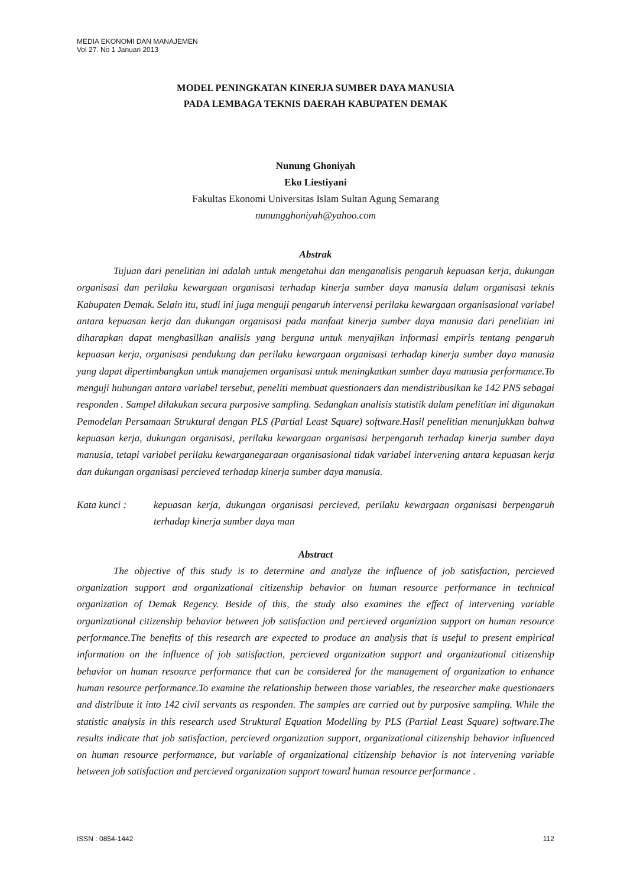MEDIA EKONOMI DAN MANAJEMEN
Vol 27. No 1 Januari 2013
MODEL PENINGKATAN KINERJA SUMBER DAYA MANUSIA
PADA LEMBAGA TEKNIS DAERAH KABUPATEN DEMAK
Nunung Ghoniyah
Eko Liestiyani
Fakultas Ekonomi Universitas Islam Sultan Agung Semarang
nunungghoniyah@yahoo.com
Abstrak
Tujuan dari penelitian ini adalah untuk mengetahui dan menganalisis pengaruh kepuasan kerja, dukungan organisasi dan perilaku kewargaan organisasi terhadap kinerja sumber daya manusia dalam organisasi teknis Kabupaten Demak. Selain itu, studi ini juga menguji pengaruh intervensi perilaku kewargaan organisasional variabel antara kepuasan kerja dan dukungan organisasi pada manfaat kinerja sumber daya manusia dari penelitian ini diharapkan dapat menghasilkan analisis yang berguna untuk menyajikan informasi empiris tentang pengaruh kepuasan kerja, organisasi pendukung dan perilaku kewargaan organisasi terhadap kinerja sumber daya manusia yang dapat dipertimbangkan untuk manajemen organisasi untuk meningkatkan sumber daya manusia performance.To menguji hubungan antara variabel tersebut, peneliti membuat questionaers dan mendistribusikan ke 142 PNS sebagai responden . Sampel dilakukan secara purposive sampling. Sedangkan analisis statistik dalam penelitian ini digunakan Pemodelan Persamaan Struktural dengan PLS (Partial Least Square) software.Hasil penelitian menunjukkan bahwa kepuasan kerja, dukungan organisasi, perilaku kewargaan organisasi berpengaruh terhadap kinerja sumber daya manusia, tetapi variabel perilaku kewarganegaraan organisasional tidak variabel intervening antara kepuasan kerja dan dukungan organisasi percieved terhadap kinerja sumber daya manusia.
Kata kunci : kepuasan kerja, dukungan organisasi percieved, perilaku kewargaan organisasi berpengaruh terhadap kinerja sumber daya man
Abstract
The objective of this study is to determine and analyze the influence of job satisfaction, percieved organization support and organizational citizenship behavior on human resource performance in technical organization of Demak Regency. Beside of this, the study also examines the effect of intervening variable organizational citizenship behavior between job satisfaction and percieved organiztion support on human resource performance.The benefits of this research are expected to produce an analysis that is useful to present empirical information on the influence of job satisfaction, percieved organization support and organizational citizenship behavior on human resource performance that can be considered for the management of organization to enhance human resource performance.To examine the relationship between those variables, the researcher make questionaers and distribute it into 142 civil servants as responden. The samples are carried out by purposive sampling. While the statistic analysis in this research used Struktural Equation Modelling by PLS (Partial Least Square) software.The results indicate that job satisfaction, percieved organization support, organizational citizenship behavior influenced on human resource performance, but variable of organizational citizenship behavior is not intervening variable between job satisfaction and percieved organization support toward human resource performance .
ISSN : 0854-1442 112